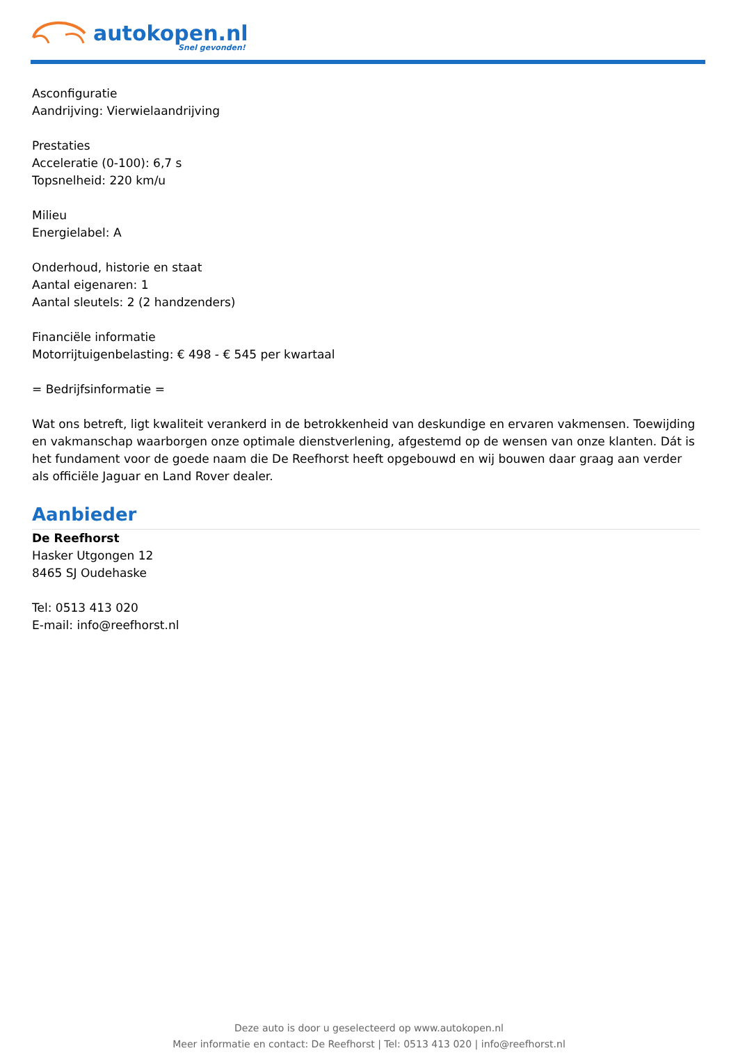autokopen.nl
Snel gevonden!
Asconfiguratie
Aandrijving: Vierwielaandrijving
Prestaties
Acceleratie (0-100): 6,7 s
Topsnelheid: 220 km/u
Milieu
Energielabel: A
Onderhoud, historie en staat
Aantal eigenaren: 1
Aantal sleutels: 2 (2 handzenders)
Financiële informatie
Motorrijtuigenbelasting: € 498 - € 545 per kwartaal
= Bedrijfsinformatie =
Wat ons betreft, ligt kwaliteit verankerd in de betrokkenheid van deskundige en ervaren vakmensen. Toewijding en vakmanschap waarborgen onze optimale dienstverlening, afgestemd op de wensen van onze klanten. Dát is het fundament voor de goede naam die De Reefhorst heeft opgebouwd en wij bouwen daar graag aan verder als officiële Jaguar en Land Rover dealer.
Aanbieder
De Reefhorst
Hasker Utgongen 12
8465 SJ Oudehaske
Tel: 0513 413 020
E-mail: info@reefhorst.nl
Deze auto is door u geselecteerd op www.autokopen.nl
Meer informatie en contact: De Reefhorst | Tel: 0513 413 020 | info@reefhorst.nl